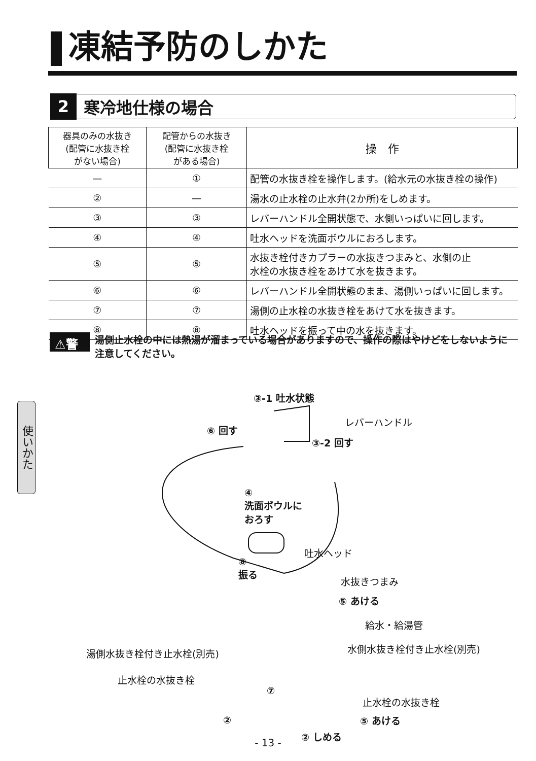凍結予防のしかた
2 寒冷地仕様の場合
| 器具のみの水抜き (配管に水抜き栓 がない場合) | 配管からの水抜き (配管に水抜き栓 がある場合) | 操 作 |
| --- | --- | --- |
| — | ① | 配管の水抜き栓を操作します。(給水元の水抜き栓の操作) |
| ② | — | 湯水の止水栓の止水弁(2か所)をしめます。 |
| ③ | ③ | レバーハンドル全開状態で、水側いっぱいに回します。 |
| ④ | ④ | 吐水ヘッドを洗面ボウルにおろします。 |
| ⑤ | ⑤ | 水抜き栓付きカプラーの水抜きつまみと、水側の止 水栓の水抜き栓をあけて水を抜きます。 |
| ⑥ | ⑥ | レバーハンドル全開状態のまま、湯側いっぱいに回します。 |
| ⑦ | ⑦ | 湯側の止水栓の水抜き栓をあけて水を抜きます。 |
| ⑧ | ⑧ | 吐水ヘッドを振って中の水を抜きます。 |
⚠警告 湯側止水栓の中には熱湯が溜まっている場合がありますので、操作の際はやけどをしないように注意してください。
使いかた
③-1 吐水状態
レバーハンドル
⑥ 回す
③-2 回す
④
洗面ボウルに
おろす
吐水ヘッド
⑧
振る
水抜きつまみ
⑤ あける
給水・給湯管
湯側水抜き栓付き止水栓(別売) 水側水抜き栓付き止水栓(別売)
止水栓の水抜き栓
⑦
止水栓の水抜き栓
② ⑤ あける
② しめる
- 13 -